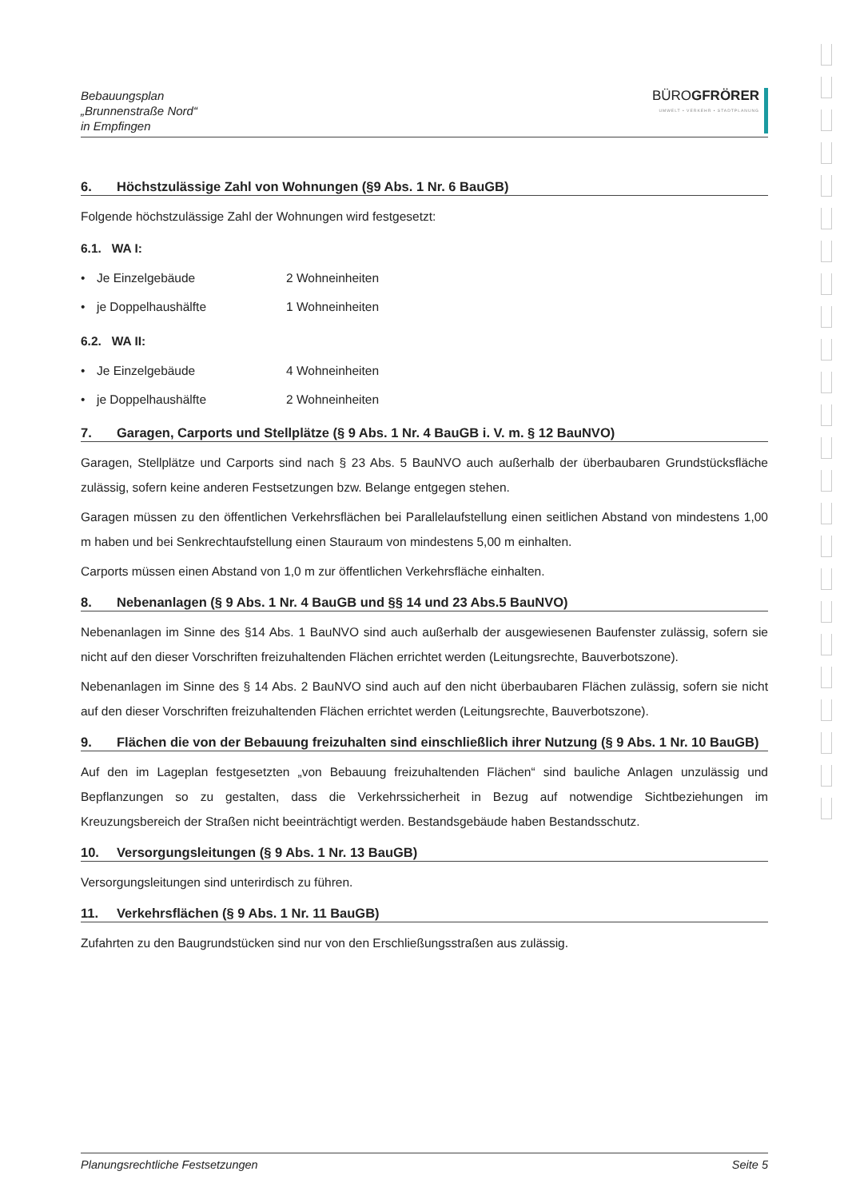Bebauungsplan
„Brunnenstraße Nord“
in Empfingen
BÜROGFRÖRER
UMWELT • VERKEHR • STADTPLANUNG
6. Höchstzulässige Zahl von Wohnungen (§9 Abs. 1 Nr. 6 BauGB)
Folgende höchstzulässige Zahl der Wohnungen wird festgesetzt:
6.1. WA I:
• Je Einzelgebäude 2 Wohneinheiten
• je Doppelhaushälfte 1 Wohneinheiten
6.2. WA II:
• Je Einzelgebäude 4 Wohneinheiten
• je Doppelhaushälfte 2 Wohneinheiten
7. Garagen, Carports und Stellplätze (§ 9 Abs. 1 Nr. 4 BauGB i. V. m. § 12 BauNVO)
Garagen, Stellplätze und Carports sind nach § 23 Abs. 5 BauNVO auch außerhalb der überbaubaren Grundstücksfläche zulässig, sofern keine anderen Festsetzungen bzw. Belange entgegen stehen.
Garagen müssen zu den öffentlichen Verkehrsflächen bei Parallelaufstellung einen seitlichen Abstand von mindestens 1,00 m haben und bei Senkrechtaufstellung einen Stauraum von mindestens 5,00 m einhalten.
Carports müssen einen Abstand von 1,0 m zur öffentlichen Verkehrsfläche einhalten.
8. Nebenanlagen (§ 9 Abs. 1 Nr. 4 BauGB und §§ 14 und 23 Abs.5 BauNVO)
Nebenanlagen im Sinne des §14 Abs. 1 BauNVO sind auch außerhalb der ausgewiesenen Baufenster zulässig, sofern sie nicht auf den dieser Vorschriften freizuhaltenden Flächen errichtet werden (Leitungsrechte, Bauverbotszone).
Nebenanlagen im Sinne des § 14 Abs. 2 BauNVO sind auch auf den nicht überbaubaren Flächen zulässig, sofern sie nicht auf den dieser Vorschriften freizuhaltenden Flächen errichtet werden (Leitungsrechte, Bauverbotszone).
9. Flächen die von der Bebauung freizuhalten sind einschließlich ihrer Nutzung (§ 9 Abs. 1 Nr. 10 BauGB)
Auf den im Lageplan festgesetzten „von Bebauung freizuhaltenden Flächen“ sind bauliche Anlagen unzulässig und Bepflanzungen so zu gestalten, dass die Verkehrssicherheit in Bezug auf notwendige Sichtbeziehungen im Kreuzungsbereich der Straßen nicht beeinträchtigt werden. Bestandsgebäude haben Bestandsschutz.
10. Versorgungsleitungen (§ 9 Abs. 1 Nr. 13 BauGB)
Versorgungsleitungen sind unterirdisch zu führen.
11. Verkehrsflächen (§ 9 Abs. 1 Nr. 11 BauGB)
Zufahrten zu den Baugrundstücken sind nur von den Erschließungsstraßen aus zulässig.
Planungsrechtliche Festsetzungen Seite 5